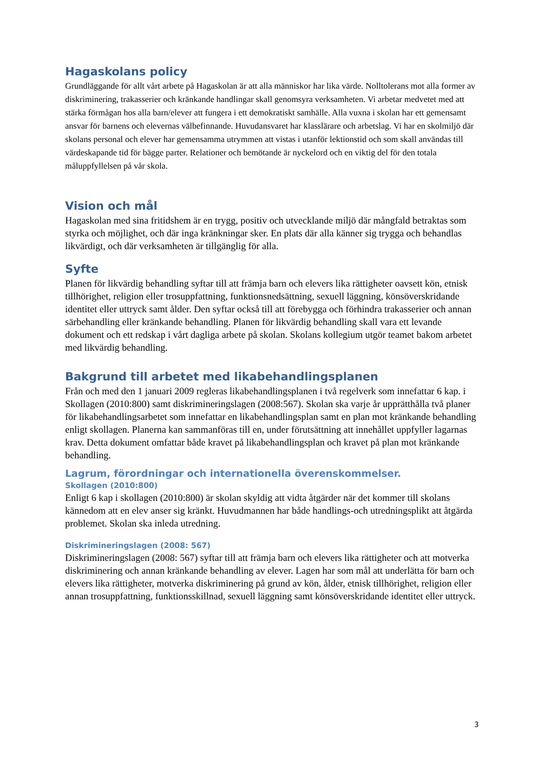Hagaskolans policy
Grundläggande för allt vårt arbete på Hagaskolan är att alla människor har lika värde. Nolltolerans mot alla former av diskriminering, trakasserier och kränkande handlingar skall genomsyra verksamheten. Vi arbetar medvetet med att stärka förmågan hos alla barn/elever att fungera i ett demokratiskt samhälle. Alla vuxna i skolan har ett gemensamt ansvar för barnens och elevernas välbefinnande. Huvudansvaret har klasslärare och arbetslag. Vi har en skolmiljö där skolans personal och elever har gemensamma utrymmen att vistas i utanför lektionstid och som skall användas till värdeskapande tid för bägge parter. Relationer och bemötande är nyckelord och en viktig del för den totala måluppfyllelsen på vår skola.
Vision och mål
Hagaskolan med sina fritidshem är en trygg, positiv och utvecklande miljö där mångfald betraktas som styrka och möjlighet, och där inga kränkningar sker. En plats där alla känner sig trygga och behandlas likvärdigt, och där verksamheten är tillgänglig för alla.
Syfte
Planen för likvärdig behandling syftar till att främja barn och elevers lika rättigheter oavsett kön, etnisk tillhörighet, religion eller trosuppfattning, funktionsnedsättning, sexuell läggning, könsöverskridande identitet eller uttryck samt ålder. Den syftar också till att förebygga och förhindra trakasserier och annan särbehandling eller kränkande behandling. Planen för likvärdig behandling skall vara ett levande dokument och ett redskap i vårt dagliga arbete på skolan. Skolans kollegium utgör teamet bakom arbetet med likvärdig behandling.
Bakgrund till arbetet med likabehandlingsplanen
Från och med den 1 januari 2009 regleras likabehandlingsplanen i två regelverk som innefattar 6 kap. i Skollagen (2010:800) samt diskrimineringslagen (2008:567). Skolan ska varje år upprätthålla två planer för likabehandlingsarbetet som innefattar en likabehandlingsplan samt en plan mot kränkande behandling enligt skollagen. Planerna kan sammanföras till en, under förutsättning att innehållet uppfyller lagarnas krav. Detta dokument omfattar både kravet på likabehandlingsplan och kravet på plan mot kränkande behandling.
Lagrum, förordningar och internationella överenskommelser.
Skollagen (2010:800)
Enligt 6 kap i skollagen (2010:800) är skolan skyldig att vidta åtgärder när det kommer till skolans kännedom att en elev anser sig kränkt. Huvudmannen har både handlings-och utredningsplikt att åtgärda problemet. Skolan ska inleda utredning.
Diskrimineringslagen (2008: 567)
Diskrimineringslagen (2008: 567) syftar till att främja barn och elevers lika rättigheter och att motverka diskriminering och annan kränkande behandling av elever. Lagen har som mål att underlätta för barn och elevers lika rättigheter, motverka diskriminering på grund av kön, ålder, etnisk tillhörighet, religion eller annan trosuppfattning, funktionsskillnad, sexuell läggning samt könsöverskridande identitet eller uttryck.
3